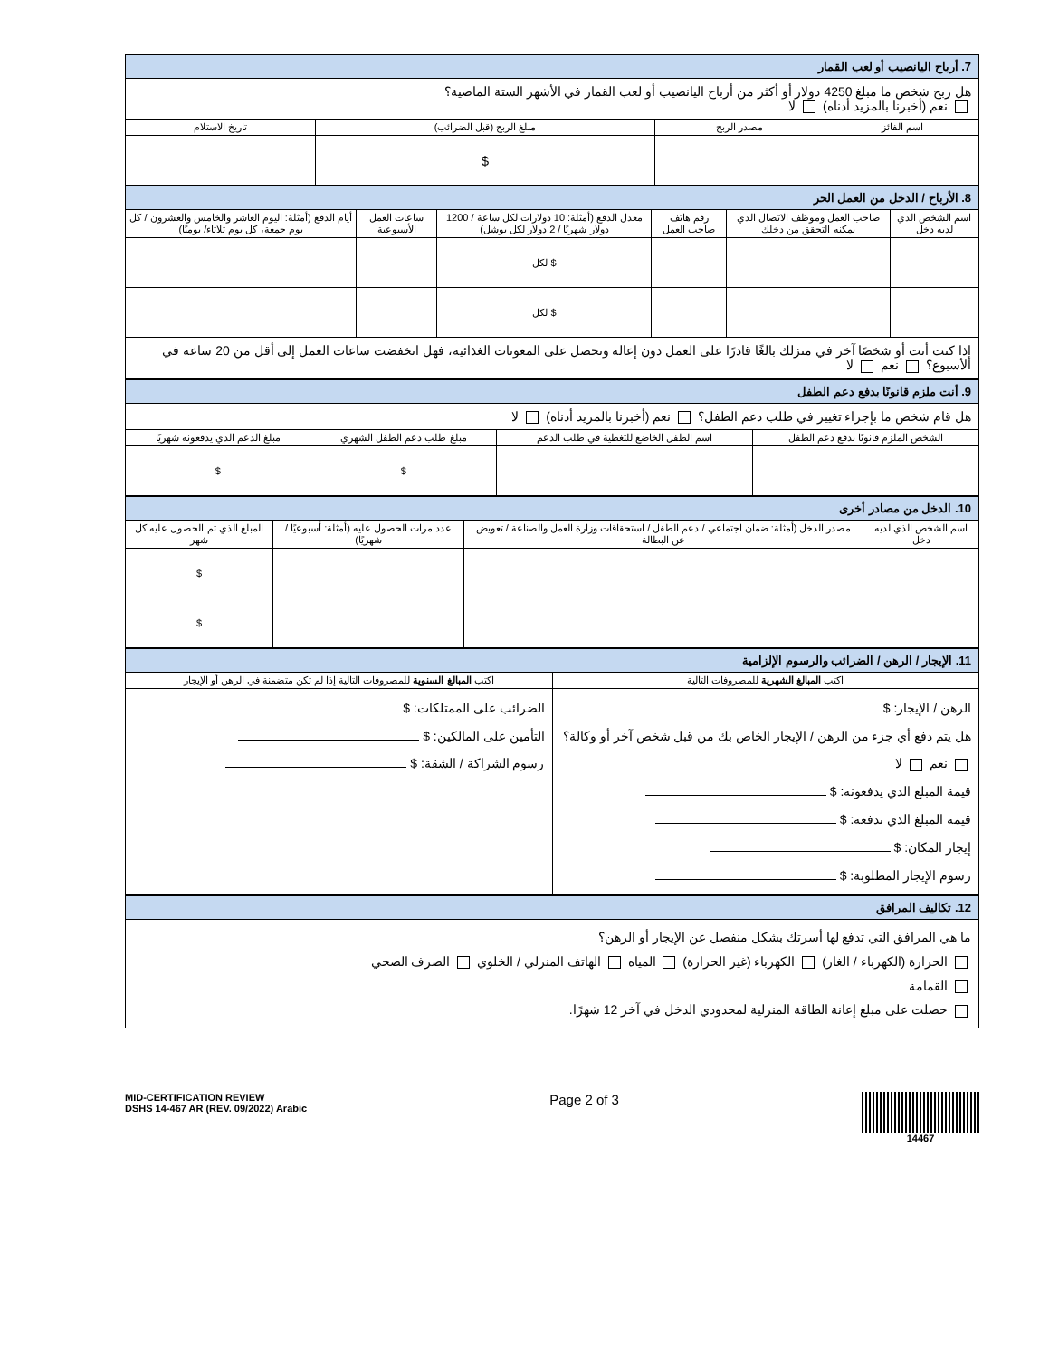| 7. أرباح اليانصيب أو لعب القمار | | | |
| هل ربح شخص ما مبلغ 4250 دولار أو أكثر من أرباح اليانصيب أو لعب القمار في الأشهر الستة الماضية؟ نعم (أخبرنا بالمزيد أدناه) لا | | | |
| اسم الفائز | مصدر الربح | مبلغ الربح (قبل الضرائب) | تاريخ الاستلام |
| | | $ | |
| 8. الأرباح / الدخل من العمل الحر | | | | | |
| اسم الشخص الذي لديه دخل | صاحب العمل وموظف الاتصال الذي يمكنه التحقق من دخلك | رقم هاتف صاحب العمل | معدل الدفع (أمثلة: 10 دولارات لكل ساعة / 1200 دولار شهريًا / 2 دولار لكل بوشل) | ساعات العمل الأسبوعية | أيام الدفع (أمثلة: اليوم العاشر والخامس والعشرون / كل يوم جمعة، كل يوم ثلاثاء/ يوميًا) |
| | | | $ لكل | | |
| | | | $ لكل | | |
| إذا كنت أنت أو شخصًا آخر في منزلك بالغًا قادرًا على العمل دون إعالة وتحصل على المعونات الغذائية، فهل انخفضت ساعات العمل إلى أقل من 20 ساعة في الأسبوع؟ نعم لا | | | | | |
| 9. أنت ملزم قانونًا بدفع دعم الطفل | | | |
| هل قام شخص ما بإجراء تغيير في طلب دعم الطفل؟ نعم (أخبرنا بالمزيد أدناه) لا | | | |
| الشخص الملزم قانونًا بدفع دعم الطفل | اسم الطفل الخاضع للتغطية في طلب الدعم | مبلغ طلب دعم الطفل الشهري | مبلغ الدعم الذي يدفعونه شهريًا |
| | | $ | $ |
| 10. الدخل من مصادر أخرى | | | |
| اسم الشخص الذي لديه دخل | مصدر الدخل (أمثلة: ضمان اجتماعي / دعم الطفل / استحقاقات وزارة العمل والصناعة / تعويض عن البطالة | عدد مرات الحصول عليه (أمثلة: أسبوعيًا / شهريًا) | المبلغ الذي تم الحصول عليه كل شهر |
| | | | $ |
| | | | $ |
| 11. الإيجار / الرهن / الضرائب والرسوم الإلزامية | |
| اكتب المبالغ الشهرية للمصروفات التالية | اكتب المبالغ السنوية للمصروفات التالية إذا لم تكن متضمنة في الرهن أو الإيجار |
| الرهن / الإيجار: $ هل يتم دفع أي جزء من الرهن / الإيجار الخاص بك من قبل شخص آخر أو وكالة؟ نعم لا قيمة المبلغ الذي يدفعونه: $ قيمة المبلغ الذي تدفعه: $ إيجار المكان: $ رسوم الإيجار المطلوبة: $ | الضرائب على الممتلكات: $ التأمين على المالكين: $ رسوم الشراكة / الشقة: $ |
| 12. تكاليف المرافق |
| ما هي المرافق التي تدفع لها أسرتك بشكل منفصل عن الإيجار أو الرهن؟ الحرارة (الكهرباء / الغاز) الكهرباء (غير الحرارة) المياه الهاتف المنزلي / الخلوي الصرف الصحي القمامة حصلت على مبلغ إعانة الطاقة المنزلية لمحدودي الدخل في آخر 12 شهرًا. |
MID-CERTIFICATION REVIEW
DSHS 14-467 AR (REV. 09/2022) Arabic
Page 2 of 3
14467